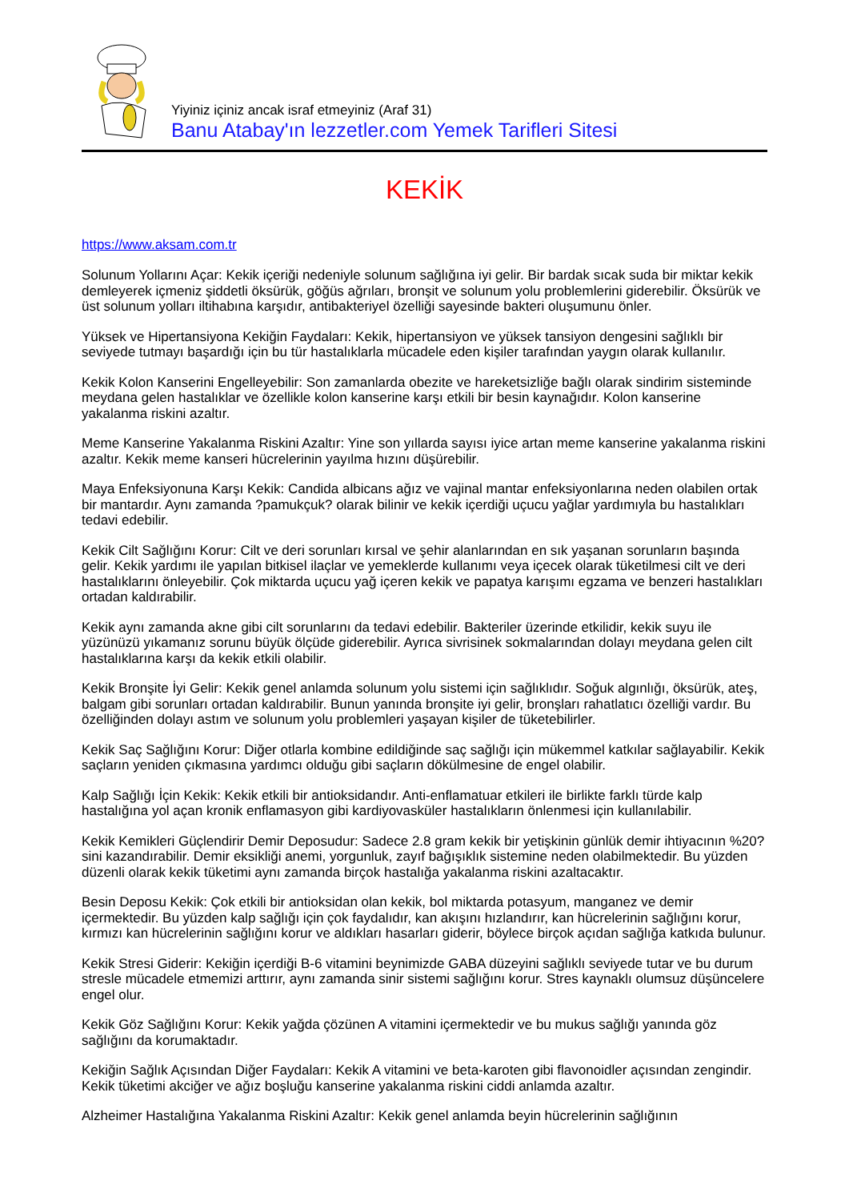Yiyiniz içiniz ancak israf etmeyiniz (Araf 31)
Banu Atabay'ın lezzetler.com Yemek Tarifleri Sitesi
KEKİK
https://www.aksam.com.tr
Solunum Yollarını Açar: Kekik içeriği nedeniyle solunum sağlığına iyi gelir. Bir bardak sıcak suda bir miktar kekik demleyerek içmeniz şiddetli öksürük, göğüs ağrıları, bronşit ve solunum yolu problemlerini giderebilir. Öksürük ve üst solunum yolları iltihabına karşıdır, antibakteriyel özelliği sayesinde bakteri oluşumunu önler.
Yüksek ve Hipertansiyona Kekiğin Faydaları: Kekik, hipertansiyon ve yüksek tansiyon dengesini sağlıklı bir seviyede tutmayı başardığı için bu tür hastalıklarla mücadele eden kişiler tarafından yaygın olarak kullanılır.
Kekik Kolon Kanserini Engelleyebilir: Son zamanlarda obezite ve hareketsizliğe bağlı olarak sindirim sisteminde meydana gelen hastalıklar ve özellikle kolon kanserine karşı etkili bir besin kaynağıdır. Kolon kanserine yakalanma riskini azaltır.
Meme Kanserine Yakalanma Riskini Azaltır: Yine son yıllarda sayısı iyice artan meme kanserine yakalanma riskini azaltır. Kekik meme kanseri hücrelerinin yayılma hızını düşürebilir.
Maya Enfeksiyonuna Karşı Kekik: Candida albicans ağız ve vajinal mantar enfeksiyonlarına neden olabilen ortak bir mantardır. Aynı zamanda ?pamukçuk? olarak bilinir ve kekik içerdiği uçucu yağlar yardımıyla bu hastalıkları tedavi edebilir.
Kekik Cilt Sağlığını Korur: Cilt ve deri sorunları kırsal ve şehir alanlarından en sık yaşanan sorunların başında gelir. Kekik yardımı ile yapılan bitkisel ilaçlar ve yemeklerde kullanımı veya içecek olarak tüketilmesi cilt ve deri hastalıklarını önleyebilir. Çok miktarda uçucu yağ içeren kekik ve papatya karışımı egzama ve benzeri hastalıkları ortadan kaldırabilir.
Kekik aynı zamanda akne gibi cilt sorunlarını da tedavi edebilir. Bakteriler üzerinde etkilidir, kekik suyu ile yüzünüzü yıkamanız sorunu büyük ölçüde giderebilir. Ayrıca sivrisinek sokmalarından dolayı meydana gelen cilt hastalıklarına karşı da kekik etkili olabilir.
Kekik Bronşite İyi Gelir: Kekik genel anlamda solunum yolu sistemi için sağlıklıdır. Soğuk algınlığı, öksürük, ateş, balgam gibi sorunları ortadan kaldırabilir. Bunun yanında bronşite iyi gelir, bronşları rahatlatıcı özelliği vardır. Bu özelliğinden dolayı astım ve solunum yolu problemleri yaşayan kişiler de tüketebilirler.
Kekik Saç Sağlığını Korur: Diğer otlarla kombine edildiğinde saç sağlığı için mükemmel katkılar sağlayabilir. Kekik saçların yeniden çıkmasına yardımcı olduğu gibi saçların dökülmesine de engel olabilir.
Kalp Sağlığı İçin Kekik: Kekik etkili bir antioksidandır. Anti-enflamatuar etkileri ile birlikte farklı türde kalp hastalığına yol açan kronik enflamasyon gibi kardiyovasküler hastalıkların önlenmesi için kullanılabilir.
Kekik Kemikleri Güçlendirir Demir Deposudur: Sadece 2.8 gram kekik bir yetişkinin günlük demir ihtiyacının %20?sini kazandırabilir. Demir eksikliği anemi, yorgunluk, zayıf bağışıklık sistemine neden olabilmektedir. Bu yüzden düzenli olarak kekik tüketimi aynı zamanda birçok hastalığa yakalanma riskini azaltacaktır.
Besin Deposu Kekik: Çok etkili bir antioksidan olan kekik, bol miktarda potasyum, manganez ve demir içermektedir. Bu yüzden kalp sağlığı için çok faydalıdır, kan akışını hızlandırır, kan hücrelerinin sağlığını korur, kırmızı kan hücrelerinin sağlığını korur ve aldıkları hasarları giderir, böylece birçok açıdan sağlığa katkıda bulunur.
Kekik Stresi Giderir: Kekiğin içerdiği B-6 vitamini beynimizde GABA düzeyini sağlıklı seviyede tutar ve bu durum stresle mücadele etmemizi arttırır, aynı zamanda sinir sistemi sağlığını korur. Stres kaynaklı olumsuz düşüncelere engel olur.
Kekik Göz Sağlığını Korur: Kekik yağda çözünen A vitamini içermektedir ve bu mukus sağlığı yanında göz sağlığını da korumaktadır.
Kekiğin Sağlık Açısından Diğer Faydaları: Kekik A vitamini ve beta-karoten gibi flavonoidler açısından zengindir. Kekik tüketimi akciğer ve ağız boşluğu kanserine yakalanma riskini ciddi anlamda azaltır.
Alzheimer Hastalığına Yakalanma Riskini Azaltır: Kekik genel anlamda beyin hücrelerinin sağlığının